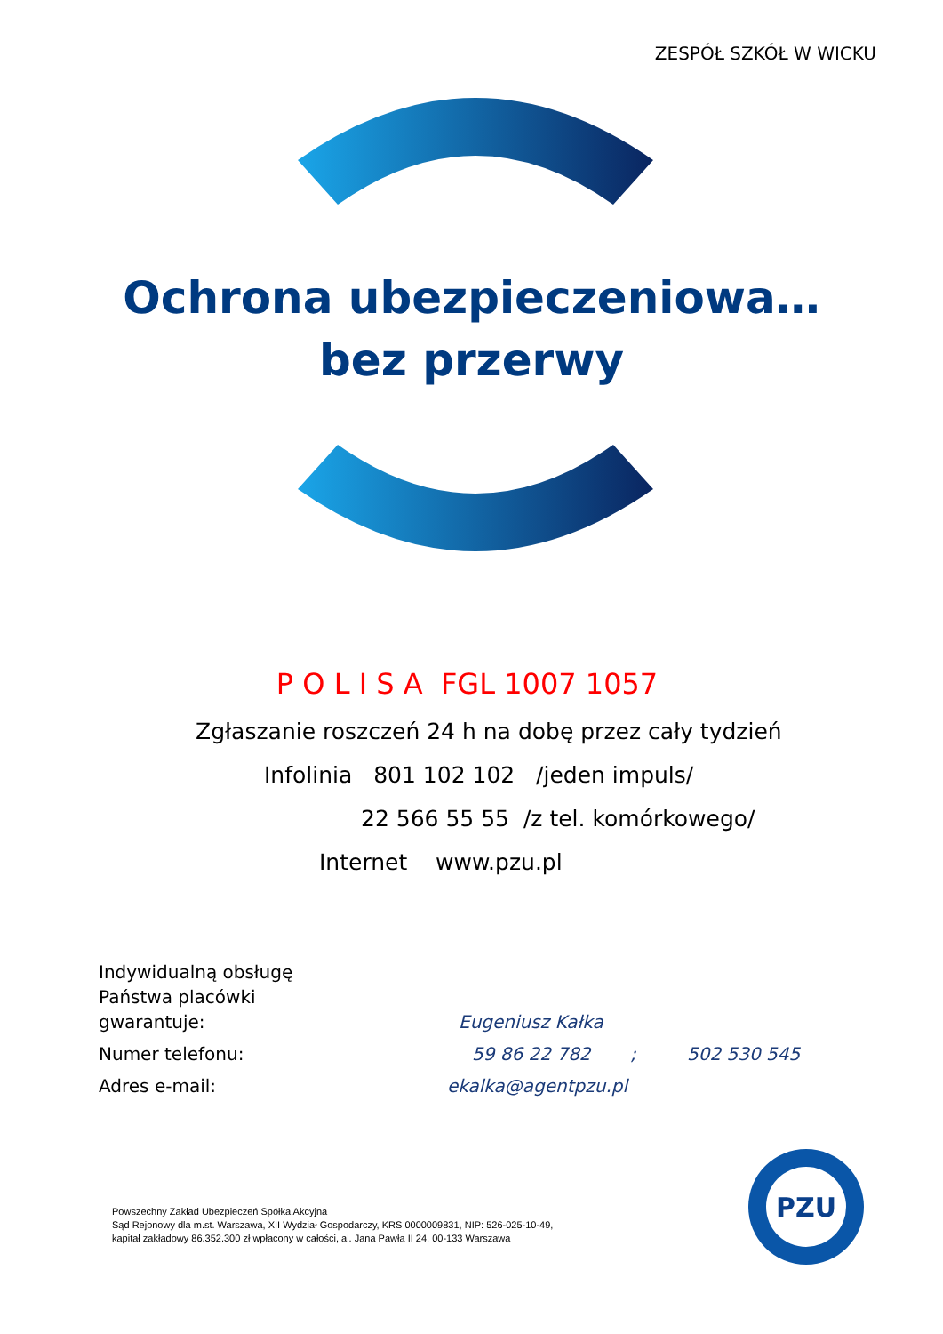ZESPÓŁ SZKÓŁ W WICKU
Ochrona ubezpieczeniowa…
bez przerwy
P O L I S A FGL 1007 1057
Zgłaszanie roszczeń 24 h na dobę przez cały tydzień
Infolinia 801 102 102 /jeden impuls/
22 566 55 55 /z tel. komórkowego/
Internet www.pzu.pl
| Indywidualną obsługę Państwa placówki gwarantuje: | Eugeniusz Kałka |
| Numer telefonu: | 59 86 22 782 ; 502 530 545 |
| Adres e-mail: | ekalka@agentpzu.pl |
Powszechny Zakład Ubezpieczeń Spółka Akcyjna
Sąd Rejonowy dla m.st. Warszawa, XII Wydział Gospodarczy, KRS 0000009831, NIP: 526-025-10-49,
kapitał zakładowy 86.352.300 zł wpłacony w całości, al. Jana Pawła II 24, 00-133 Warszawa
PZU